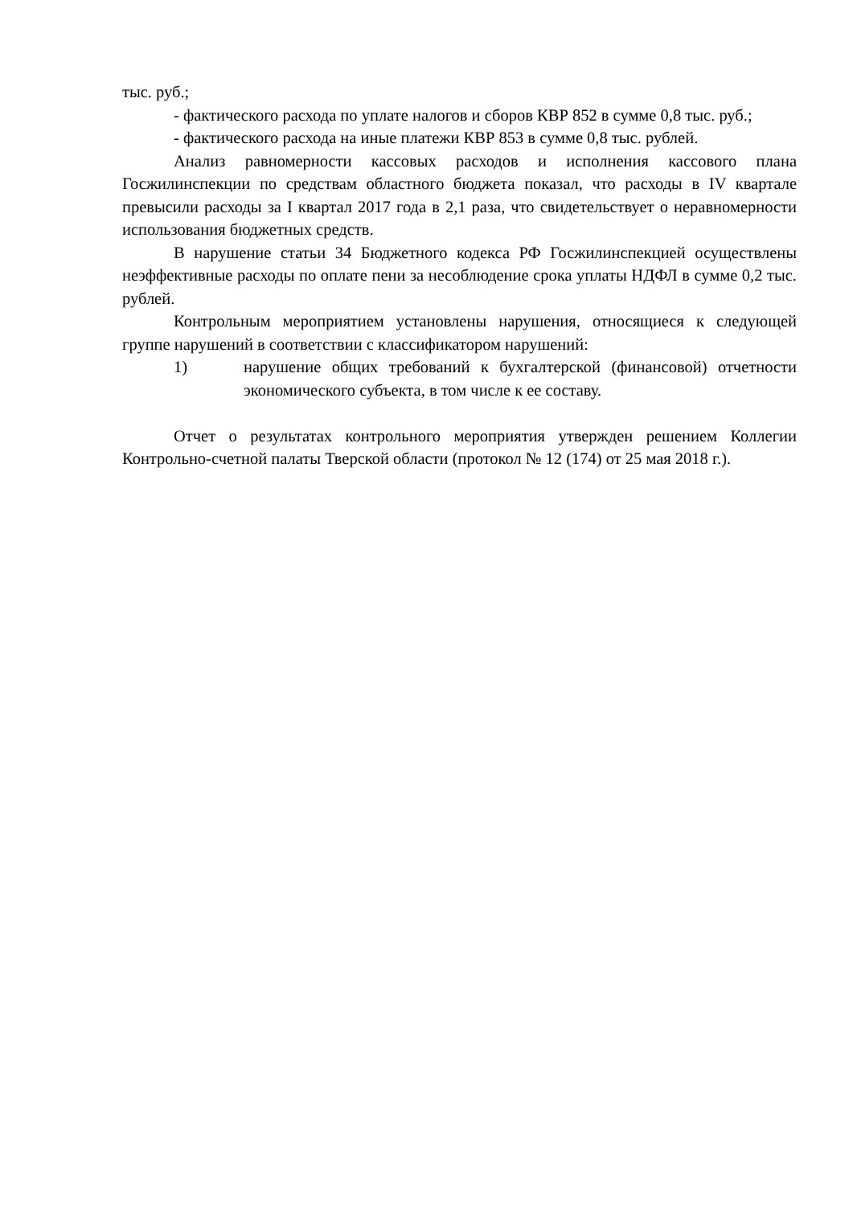тыс. руб.;
- фактического расхода по уплате налогов и сборов КВР 852 в сумме 0,8 тыс. руб.;
- фактического расхода на иные платежи КВР 853 в сумме 0,8 тыс. рублей.
Анализ равномерности кассовых расходов и исполнения кассового плана Госжилинспекции по средствам областного бюджета показал, что расходы в IV квартале превысили расходы за I квартал 2017 года в 2,1 раза, что свидетельствует о неравномерности использования бюджетных средств.
В нарушение статьи 34 Бюджетного кодекса РФ Госжилинспекцией осуществлены неэффективные расходы по оплате пени за несоблюдение срока уплаты НДФЛ в сумме 0,2 тыс. рублей.
Контрольным мероприятием установлены нарушения, относящиеся к следующей группе нарушений в соответствии с классификатором нарушений:
1) нарушение общих требований к бухгалтерской (финансовой) отчетности экономического субъекта, в том числе к ее составу.
Отчет о результатах контрольного мероприятия утвержден решением Коллегии Контрольно-счетной палаты Тверской области (протокол № 12 (174) от 25 мая 2018 г.).